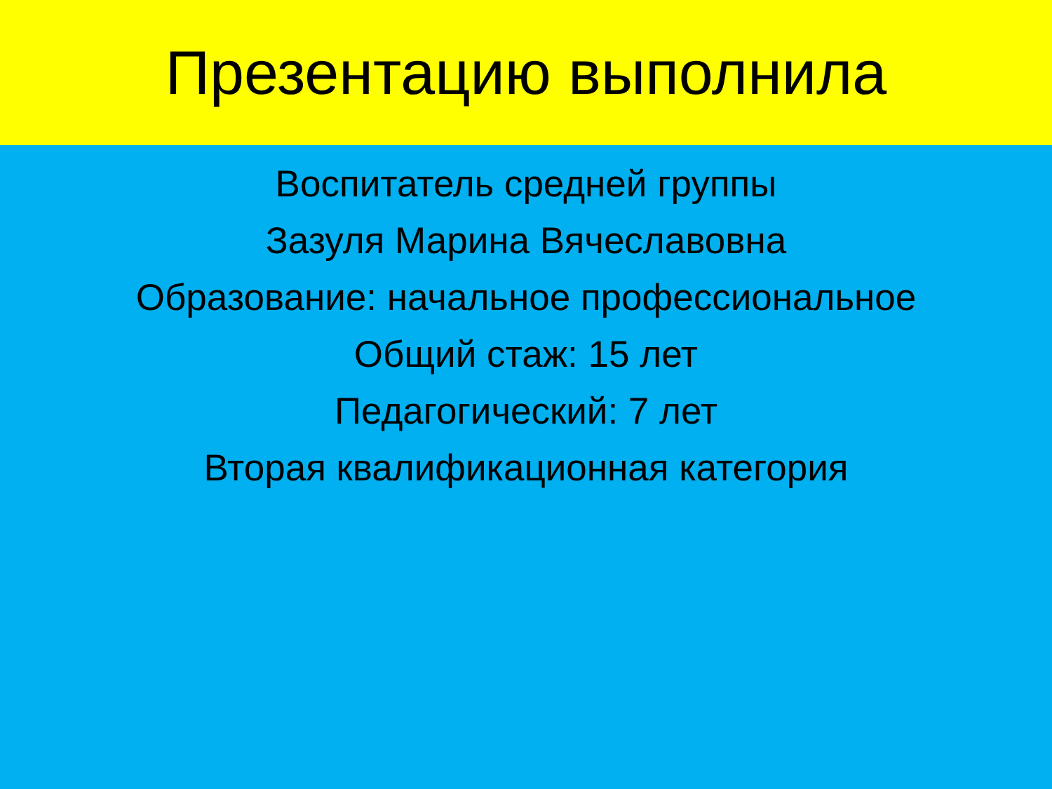Презентацию выполнила
Воспитатель средней группы
Зазуля Марина Вячеславовна
Образование: начальное профессиональное
Общий стаж: 15 лет
Педагогический: 7 лет
Вторая квалификационная категория